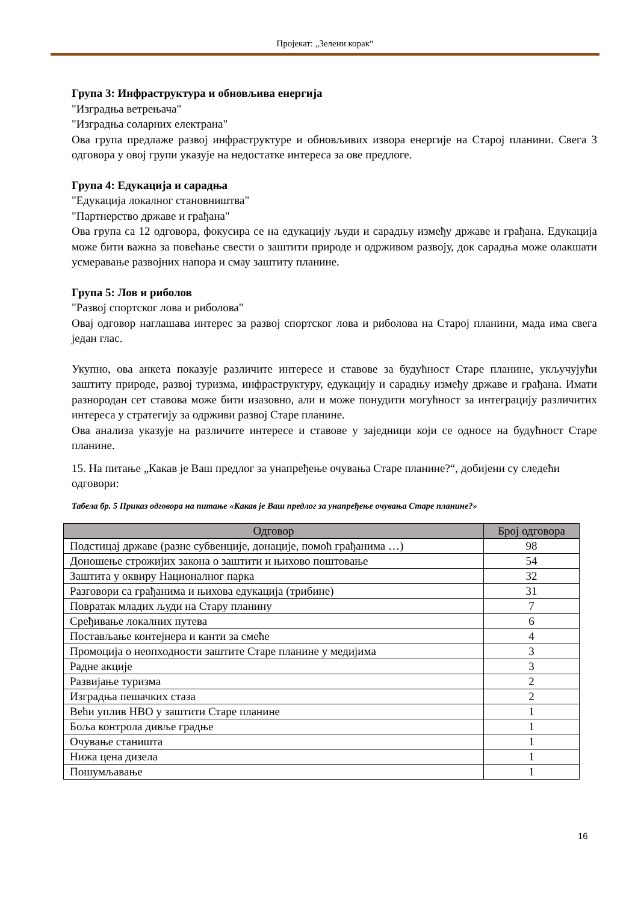Пројекат: „Зелени корак“
Група 3: Инфраструктура и обновљива енергија
"Изградња ветрењача"
"Изградња соларних електрана"
Ова група предлаже развој инфраструктуре и обновљивих извора енергије на Старој планини. Свега 3 одговора у овој групи указује на недостатке интереса за ове предлоге.
Група 4: Едукација и сарадња
"Едукација локалног становништва"
"Партнерство државе и грађана"
Ова група са 12 одговора, фокусира се на едукацију људи и сарадњу између државе и грађана. Едукација може бити важна за повећање свести о заштити природе и одрживом развоју, док сарадња може олакшати усмеравање развојних напора и смау заштиту планине.
Група 5: Лов и риболов
"Развој спортског лова и риболова"
Овај одговор наглашава интерес за развој спортског лова и риболова на Старој планини, мада има свега један глас.
Укупно, ова анкета показује различите интересе и ставове за будућност Старе планине, укључујући заштиту природе, развој туризма, инфраструктуру, едукацију и сарадњу између државе и грађана. Имати разнородан сет ставова може бити изазовно, али и може понудити могућност за интеграцију различитих интереса у стратегију за одрживи развој Старе планине.
Ова анализа указује на различите интересе и ставове у заједници који се односе на будућност Старе планине.
15. На питање „Какав је Ваш предлог за унапређење очувања Старе планине?“, добијени су следећи одговори:
Табела бр. 5 Приказ одговора на питање «Какав је Ваш предлог за унапређење очувања Старе планине?»
| Одговор | Број одговора |
| --- | --- |
| Подстицај државе (разне субвенције, донације, помоћ грађанима …) | 98 |
| Доношење строжијих закона о заштити и њихово поштовање | 54 |
| Заштита у оквиру Националног парка | 32 |
| Разговори са грађанима и њихова едукација (трибине) | 31 |
| Повратак младих људи на Стару планину | 7 |
| Сређивање локалних путева | 6 |
| Постављање контејнера и канти за смеће | 4 |
| Промоција о неопходности заштите Старе планине у медијима | 3 |
| Радне акције | 3 |
| Развијање туризма | 2 |
| Изградња пешачких стаза | 2 |
| Већи уплив НВО у заштити Старе планине | 1 |
| Боља контрола дивље градње | 1 |
| Очување станишта | 1 |
| Нижа цена дизела | 1 |
| Пошумљавање | 1 |
16